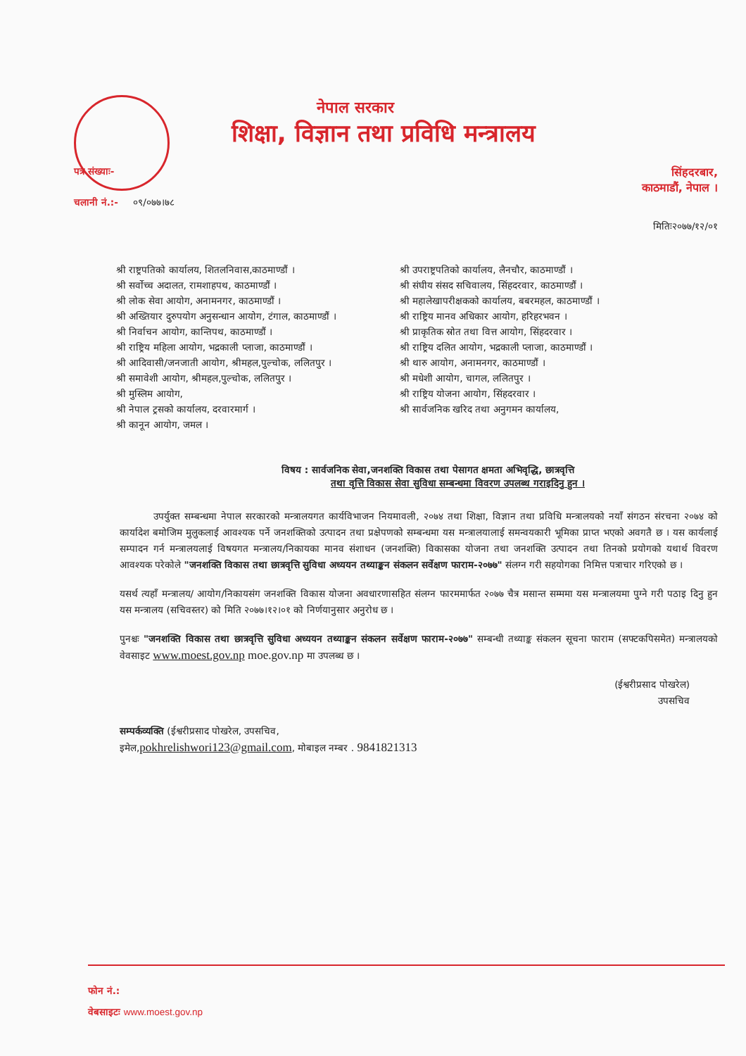नेपाल सरकार
शिक्षा, विज्ञान तथा प्रविधि मन्त्रालय
पत्र संख्याः-
सिंहदरबार,
काठमाडौं, नेपाल ।
चलानी नं.:- ०९/०७७।७८
मितिः२०७७/१२/०१
श्री राष्ट्रपतिको कार्यालय, शितलनिवास,काठमाण्डौं ।
श्री सर्वोच्च अदालत, रामशाहपथ, काठमाण्डौं ।
श्री लोक सेवा आयोग, अनामनगर, काठमाण्डौं ।
श्री अख्तियार दुरुपयोग अनुसन्धान आयोग, टंगाल, काठमाण्डौं ।
श्री निर्वाचन आयोग, कान्तिपथ, काठमाण्डौं ।
श्री राष्ट्रिय महिला आयोग, भद्रकाली प्लाजा, काठमाण्डौं ।
श्री आदिवासी/जनजाती आयोग, श्रीमहल,पुल्चोक, ललितपुर ।
श्री समावेशी आयोग, श्रीमहल,पुल्चोक, ललितपुर ।
श्री मुस्लिम आयोग,
श्री नेपाल ट्रसको कार्यालय, दरवारमार्ग ।
श्री कानून आयोग, जमल ।
श्री उपराष्ट्रपतिको कार्यालय, लैनचौर, काठमाण्डौं ।
श्री संघीय संसद सचिवालय, सिंहदरवार, काठमाण्डौं ।
श्री महालेखापरीक्षकको कार्यालय, बबरमहल, काठमाण्डौं ।
श्री राष्ट्रिय मानव अधिकार आयोग, हरिहरभवन ।
श्री प्राकृतिक स्रोत तथा वित्त आयोग, सिंहदरवार ।
श्री राष्ट्रिय दलित आयोग, भद्रकाली प्लाजा, काठमाण्डौं ।
श्री थारु आयोग, अनामनगर, काठमाण्डौं ।
श्री मधेशी आयोग, चागल, ललितपुर ।
श्री राष्ट्रिय योजना आयोग, सिंहदरवार ।
श्री सार्वजनिक खरिद तथा अनुगमन कार्यालय,
विषय : सार्वजनिक सेवा,जनशक्ति विकास तथा पेसागत क्षमता अभिवृद्धि, छात्रवृत्ति
तथा वृत्ति विकास सेवा सुविधा सम्बन्धमा विवरण उपलब्ध गराइदिनु हुन ।
उपर्युक्त सम्बन्धमा नेपाल सरकारको मन्त्रालयगत कार्यविभाजन नियमावली, २०७४ तथा शिक्षा, विज्ञान तथा प्रविधि मन्त्रालयको नयाँ संगठन संरचना २०७४ को कार्यादेश बमोजिम मुलुकलाई आवश्यक पर्ने जनशक्तिको उत्पादन तथा प्रक्षेपणको सम्बन्धमा यस मन्त्रालयालाई समन्वयकारी भूमिका प्राप्त भएको अवगतै छ । यस कार्यलाई सम्पादन गर्न मन्त्रालयलाई विषयगत मन्त्रालय/निकायका मानव संशाधन (जनशक्ति) विकासका योजना तथा जनशक्ति उत्पादन तथा तिनको प्रयोगको यथार्थ विवरण आवश्यक परेकोले "जनशक्ति विकास तथा छात्रवृत्ति सुविधा अध्ययन तथ्याङ्कन संकलन सर्वेक्षण फाराम-२०७७" संलग्न गरी सहयोगका निमित्त पत्राचार गरिएको छ ।
यसर्थ त्यहाँ मन्त्रालय/ आयोग/निकायसंग जनशक्ति विकास योजना अवधारणासहित संलग्न फारममार्फत २०७७ चैत्र मसान्त सम्ममा यस मन्त्रालयमा पुग्ने गरी पठाइ दिनु हुन यस मन्त्रालय (सचिवस्तर) को मिति २०७७।१२।०१ को निर्णयानुसार अनुरोध छ ।
पुनश्चः "जनशक्ति विकास तथा छात्रवृत्ति सुविधा अध्ययन तथ्याङ्कन संकलन सर्वेक्षण फाराम-२०७७" सम्बन्धी तथ्याङ्क संकलन सूचना फाराम (सफ्टकपिसमेत) मन्त्रालयको वेवसाइट www.moest.gov.np moe.gov.np मा उपलब्ध छ ।
(ईश्वरीप्रसाद पोखरेल)
उपसचिव
सम्पर्कव्यक्ति (ईश्वरीप्रसाद पोखरेल, उपसचिव,
इमेल,pokhrelishwori123@gmail.com, मोबाइल नम्बर . 9841821313
फोन नं.:
वेबसाइटः www.moest.gov.np